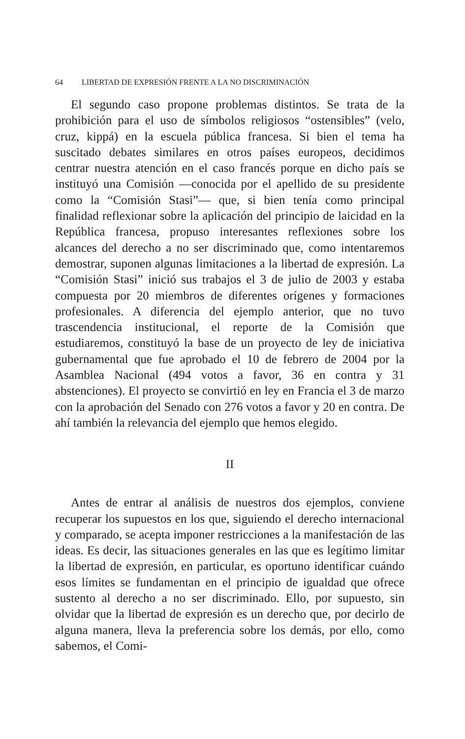64 LIBERTAD DE EXPRESIÓN FRENTE A LA NO DISCRIMINACIÓN
El segundo caso propone problemas distintos. Se trata de la prohibición para el uso de símbolos religiosos “ostensibles” (velo, cruz, kippá) en la escuela pública francesa. Si bien el tema ha suscitado debates similares en otros países europeos, decidimos centrar nuestra atención en el caso francés porque en dicho país se instituyó una Comisión —conocida por el apellido de su presidente como la “Comisión Stasi”— que, si bien tenía como principal finalidad reflexionar sobre la aplicación del principio de laicidad en la República francesa, propuso interesantes reflexiones sobre los alcances del derecho a no ser discriminado que, como intentaremos demostrar, suponen algunas limitaciones a la libertad de expresión. La “Comisión Stasi” inició sus trabajos el 3 de julio de 2003 y estaba compuesta por 20 miembros de diferentes orígenes y formaciones profesionales. A diferencia del ejemplo anterior, que no tuvo trascendencia institucional, el reporte de la Comisión que estudiaremos, constituyó la base de un proyecto de ley de iniciativa gubernamental que fue aprobado el 10 de febrero de 2004 por la Asamblea Nacional (494 votos a favor, 36 en contra y 31 abstenciones). El proyecto se convirtió en ley en Francia el 3 de marzo con la aprobación del Senado con 276 votos a favor y 20 en contra. De ahí también la relevancia del ejemplo que hemos elegido.
II
Antes de entrar al análisis de nuestros dos ejemplos, conviene recuperar los supuestos en los que, siguiendo el derecho internacional y comparado, se acepta imponer restricciones a la manifestación de las ideas. Es decir, las situaciones generales en las que es legítimo limitar la libertad de expresión, en particular, es oportuno identificar cuándo esos límites se fundamentan en el principio de igualdad que ofrece sustento al derecho a no ser discriminado. Ello, por supuesto, sin olvidar que la libertad de expresión es un derecho que, por decirlo de alguna manera, lleva la preferencia sobre los demás, por ello, como sabemos, el Comi-